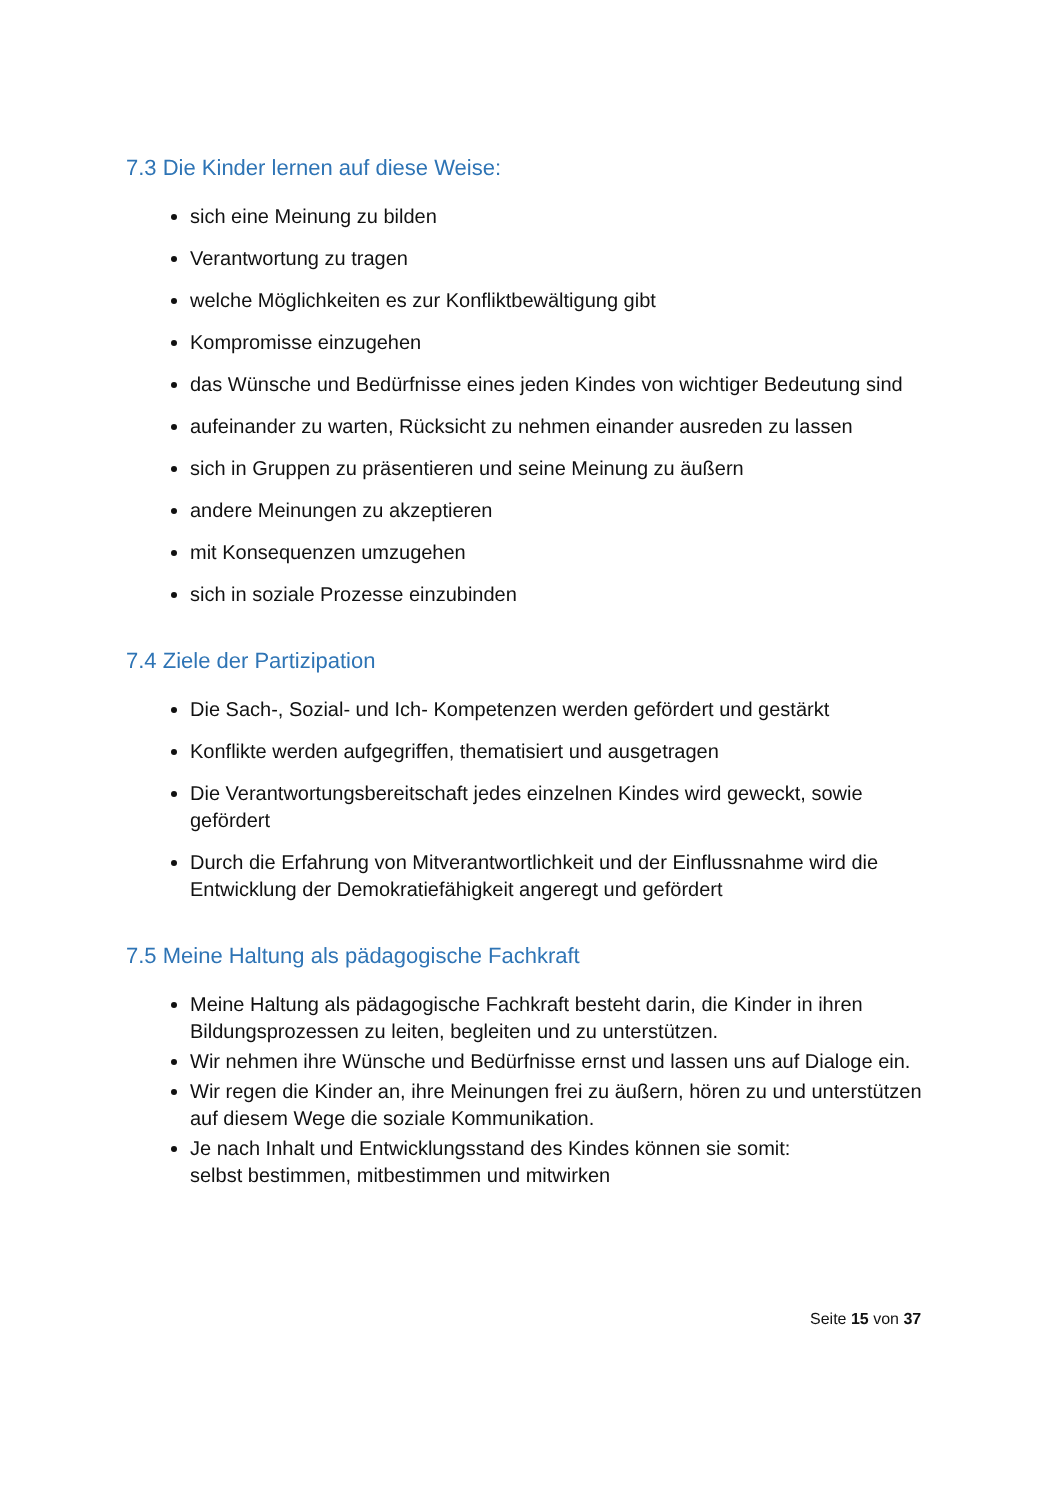7.3 Die Kinder lernen auf diese Weise:
sich eine Meinung zu bilden
Verantwortung zu tragen
welche Möglichkeiten es zur Konfliktbewältigung gibt
Kompromisse einzugehen
das Wünsche und Bedürfnisse eines jeden Kindes von wichtiger Bedeutung sind
aufeinander zu warten, Rücksicht zu nehmen einander ausreden zu lassen
sich in Gruppen zu präsentieren und seine Meinung zu äußern
andere Meinungen zu akzeptieren
mit Konsequenzen umzugehen
sich in soziale Prozesse einzubinden
7.4 Ziele der Partizipation
Die Sach-, Sozial- und Ich- Kompetenzen werden gefördert und gestärkt
Konflikte werden aufgegriffen, thematisiert und ausgetragen
Die Verantwortungsbereitschaft jedes einzelnen Kindes wird geweckt, sowie gefördert
Durch die Erfahrung von Mitverantwortlichkeit und der Einflussnahme wird die Entwicklung der Demokratiefähigkeit angeregt und gefördert
7.5 Meine Haltung als pädagogische Fachkraft
Meine Haltung als pädagogische Fachkraft besteht darin, die Kinder in ihren Bildungsprozessen zu leiten, begleiten und zu unterstützen.
Wir nehmen ihre Wünsche und Bedürfnisse ernst und lassen uns auf Dialoge ein.
Wir regen die Kinder an, ihre Meinungen frei zu äußern, hören zu und unterstützen auf diesem Wege die soziale Kommunikation.
Je nach Inhalt und Entwicklungsstand des Kindes können sie somit:
selbst bestimmen, mitbestimmen und mitwirken
Seite 15 von 37